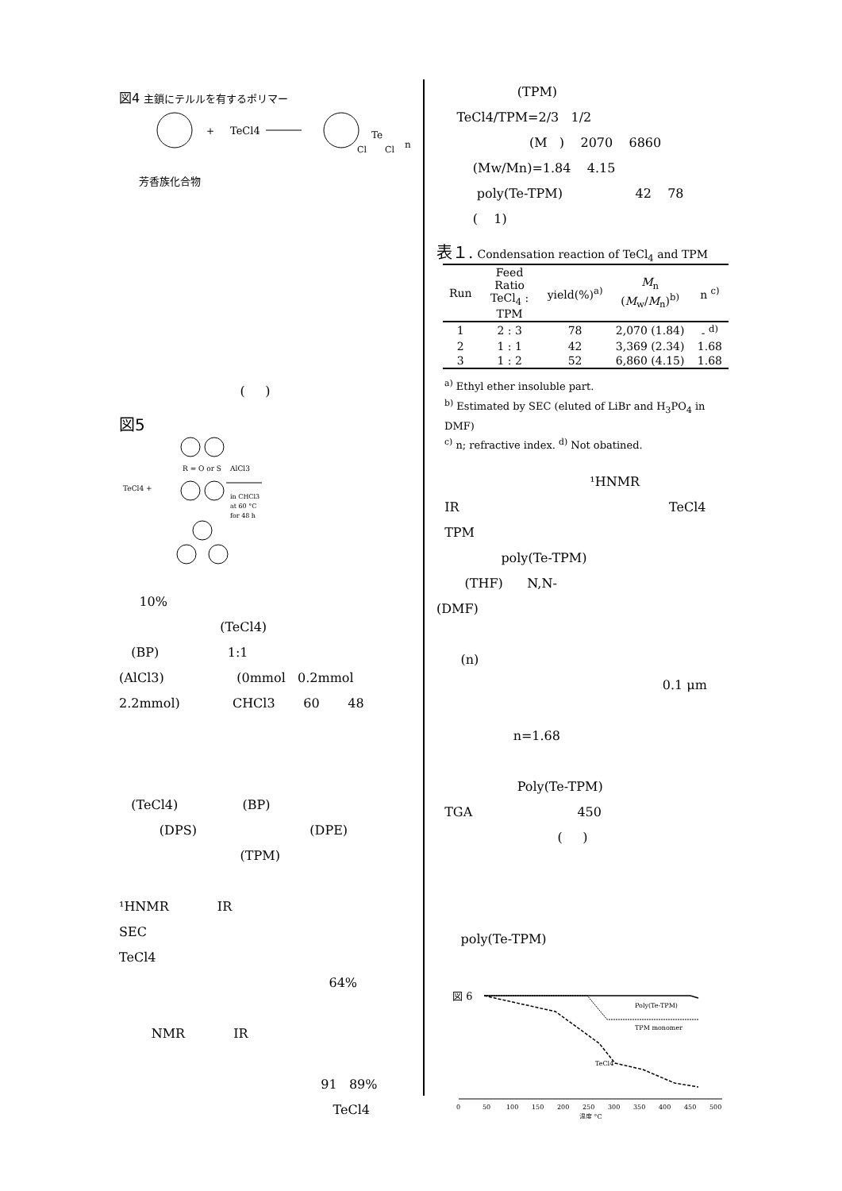図4 主鎖にテルルを有するポリマー
+
TeCl4
Te
Cl
Cl
n
芳香族化合物
( )
図5
TeCl4 +
R = O or S
AlCl3
in CHCl3
at 60 °C
for 48 h
10%
(TeCl4)
(BP) 1:1
(AlCl3) (0mmol 0.2mmol
2.2mmol) CHCl3 60 48
(TeCl4) (BP)
(DPS) (DPE)
(TPM)
¹HNMR IR
SEC
TeCl4
64%
NMR IR
91 89%
TeCl4
(TPM)
TeCl4/TPM=2/3 1/2
(M ) 2070 6860
(Mw/Mn)=1.84 4.15
poly(Te-TPM) 42 78
( 1)
表１. Condensation reaction of TeCl<sub>4</sub> and TPM
| Run | Feed Ratio TeCl<sub>4</sub> : TPM | yield(%)<sup>a)</sup> | M<sub>n</sub> ( M<sub>w</sub>/ M<sub>n</sub>)<sup>b)</sup> | n <sup>c)</sup> |
| --- | --- | --- | --- | --- |
| 1 | 2 : 3 | 78 | 2,070 (1.84) | - <sup>d)</sup> |
| 2 | 1 : 1 | 42 | 3,369 (2.34) | 1.68 |
| 3 | 1 : 2 | 52 | 6,860 (4.15) | 1.68 |
<sup>a)</sup> Ethyl ether insoluble part.
<sup>b)</sup> Estimated by SEC (eluted of LiBr and H<sub>3</sub>PO<sub>4</sub> in DMF)
<sup>c)</sup> n; refractive index. <sup>d)</sup> Not obatined.
¹HNMR
IR TeCl4
TPM
poly(Te-TPM)
(THF) N,N-
(DMF)
(n)
0.1 μm
n=1.68
Poly(Te-TPM)
TGA 450
( )
poly(Te-TPM)
図 6
Poly(Te-TPM)
TPM monomer
TeCl4
0
50
100
150
200
250
300
350
400
450
500
温度 °C